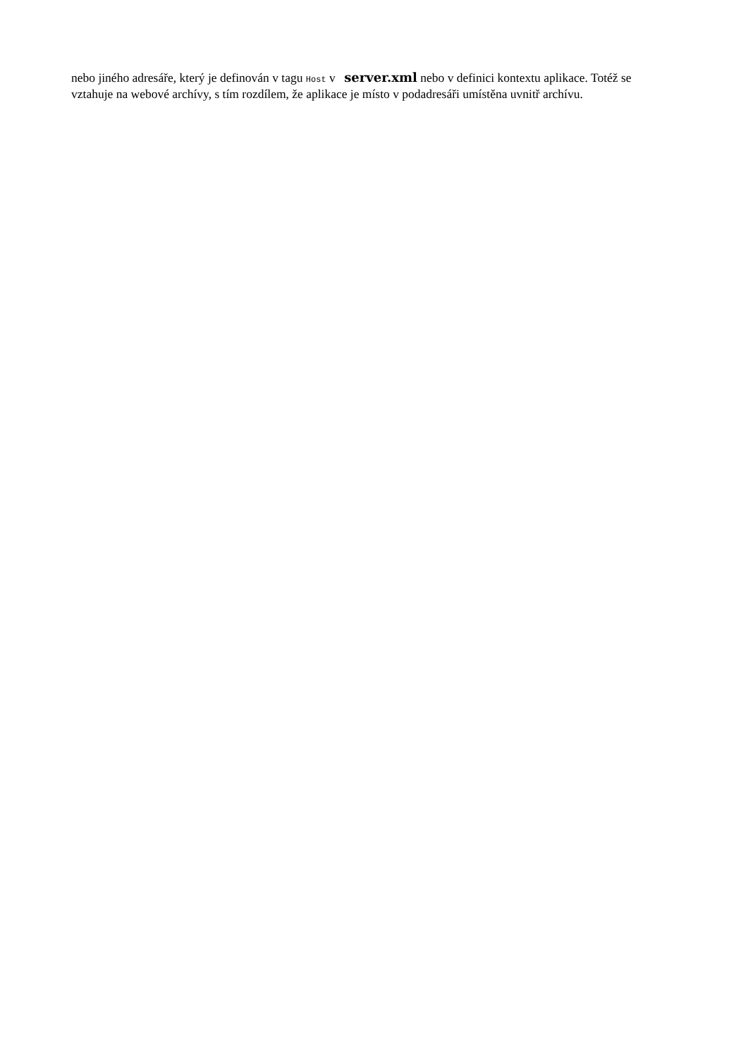nebo jiného adresáře, který je definován v tagu Host v server.xml nebo v definici kontextu aplikace. Totéž se vztahuje na webové archívy, s tím rozdílem, že aplikace je místo v podadresáři umístěna uvnitř archívu.